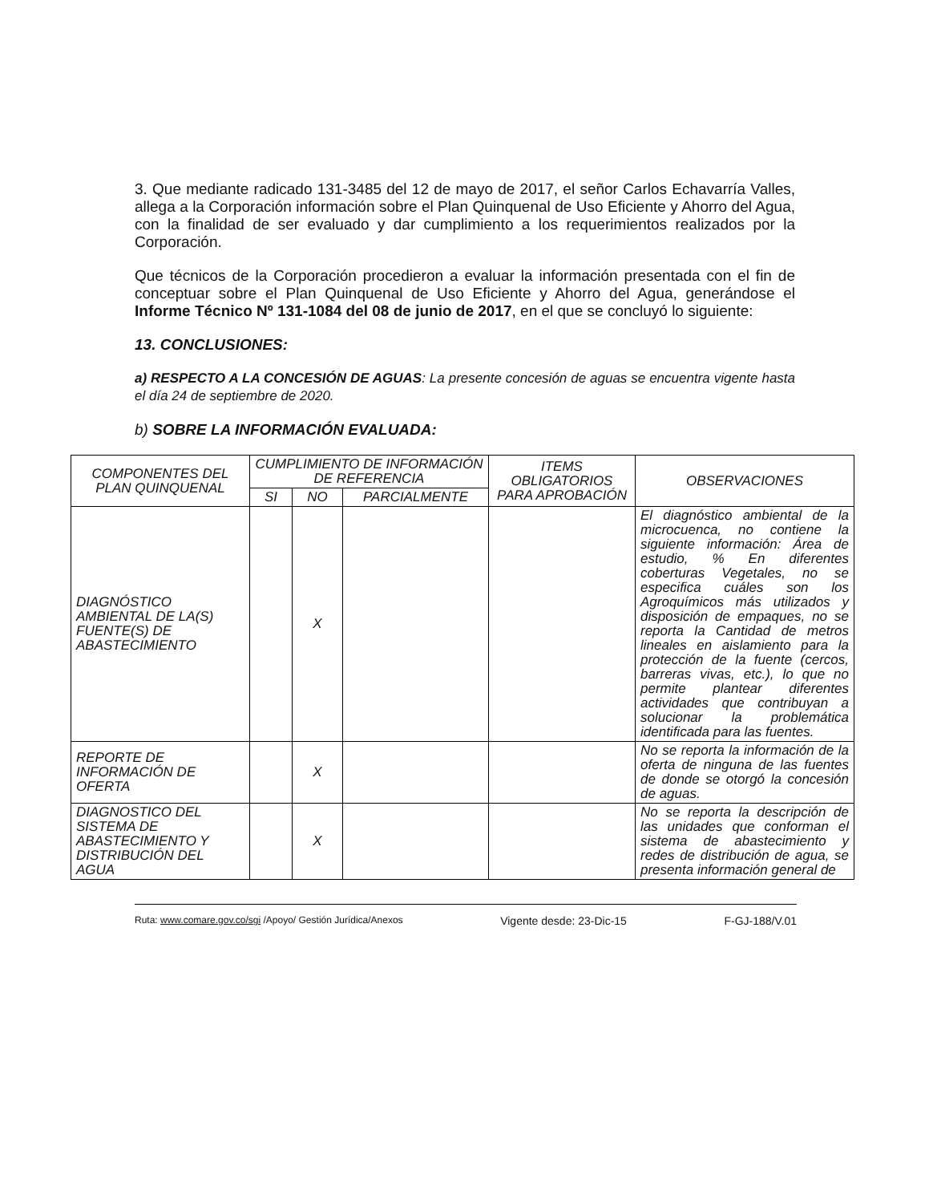3. Que mediante radicado 131-3485 del 12 de mayo de 2017, el señor Carlos Echavarría Valles, allega a la Corporación información sobre el Plan Quinquenal de Uso Eficiente y Ahorro del Agua, con la finalidad de ser evaluado y dar cumplimiento a los requerimientos realizados por la Corporación.
Que técnicos de la Corporación procedieron a evaluar la información presentada con el fin de conceptuar sobre el Plan Quinquenal de Uso Eficiente y Ahorro del Agua, generándose el Informe Técnico Nº 131-1084 del 08 de junio de 2017, en el que se concluyó lo siguiente:
13. CONCLUSIONES:
a) RESPECTO A LA CONCESIÓN DE AGUAS: La presente concesión de aguas se encuentra vigente hasta el día 24 de septiembre de 2020.
b) SOBRE LA INFORMACIÓN EVALUADA:
| COMPONENTES DEL PLAN QUINQUENAL | CUMPLIMIENTO DE INFORMACIÓN DE REFERENCIA | | | ITEMS OBLIGATORIOS PARA APROBACIÓN | OBSERVACIONES |
| --- | --- | --- | --- | --- | --- |
| | SI | NO | PARCIALMENTE | | |
| DIAGNÓSTICO AMBIENTAL DE LA(S) FUENTE(S) DE ABASTECIMIENTO | | X | | | El diagnóstico ambiental de la microcuenca, no contiene la siguiente información: Área de estudio, % En diferentes coberturas Vegetales, no se especifica cuáles son los Agroquímicos más utilizados y disposición de empaques, no se reporta la Cantidad de metros lineales en aislamiento para la protección de la fuente (cercos, barreras vivas, etc.), lo que no permite plantear diferentes actividades que contribuyan a solucionar la problemática identificada para las fuentes. |
| REPORTE DE INFORMACIÓN DE OFERTA | | X | | | No se reporta la información de la oferta de ninguna de las fuentes de donde se otorgó la concesión de aguas. |
| DIAGNOSTICO DEL SISTEMA DE ABASTECIMIENTO Y DISTRIBUCIÓN DEL AGUA | | X | | | No se reporta la descripción de las unidades que conforman el sistema de abastecimiento y redes de distribución de agua, se presenta información general de |
Ruta: www.comare.gov.co/sgi /Apoyo/ Gestión Jurídica/Anexos Vigente desde: 23-Dic-15 F-GJ-188/V.01